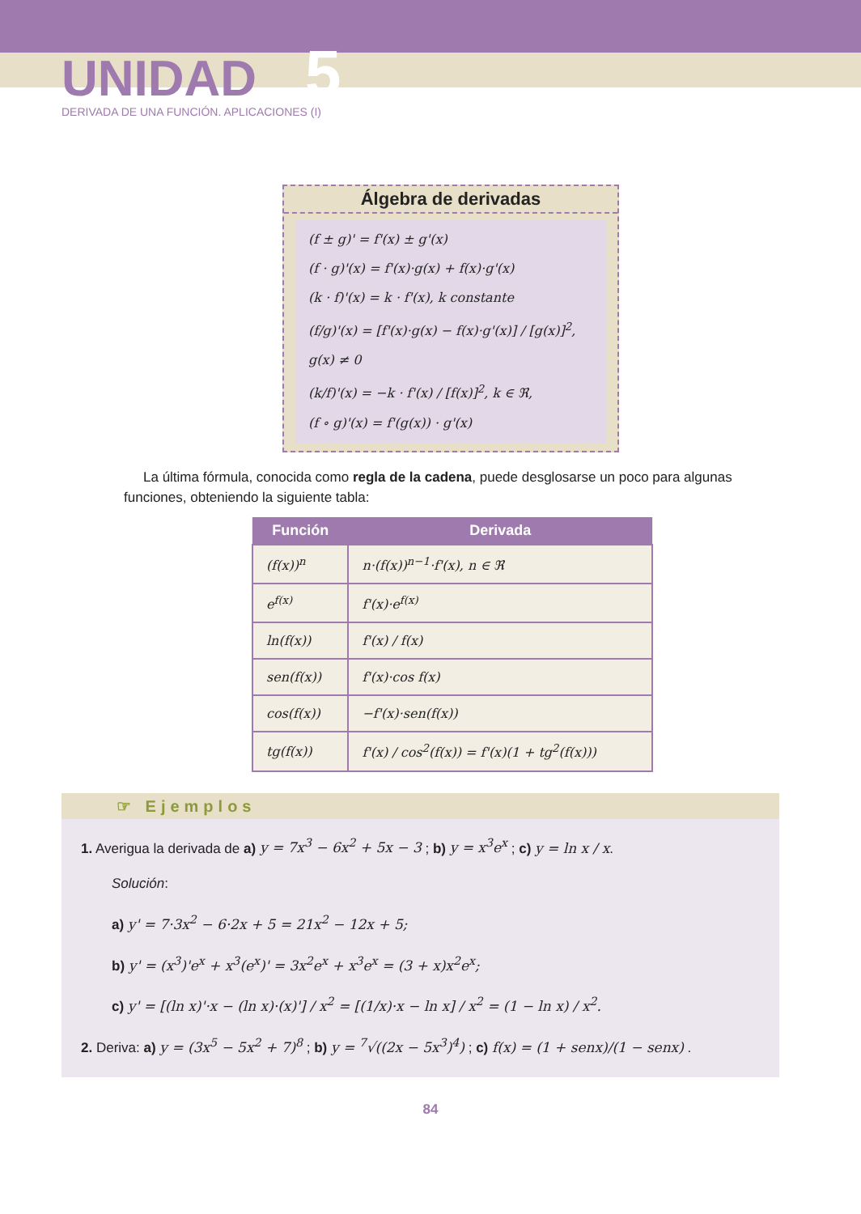UNIDAD 5
DERIVADA DE UNA FUNCIÓN. APLICACIONES (I)
Álgebra de derivadas
(f ± g)' = f'(x) ± g'(x)
(f · g)'(x) = f'(x)·g(x) + f(x)·g'(x)
(k · f)'(x) = k · f'(x), k constante
(f/g)'(x) = [f'(x)·g(x) − f(x)·g'(x)] / [g(x)]<sup>2</sup>, g(x) ≠ 0
(k/f)'(x) = −k · f'(x) / [f(x)]<sup>2</sup>, k ∈ ℜ,
(f ∘ g)'(x) = f'(g(x)) · g'(x)
La última fórmula, conocida como regla de la cadena, puede desglosarse un poco para algunas funciones, obteniendo la siguiente tabla:
| Función | Derivada |
| --- | --- |
| (f(x))<sup>n</sup> | n·(f(x))<sup>n−1</sup>·f'(x), n ∈ ℜ |
| e<sup>f(x)</sup> | f'(x)·e<sup>f(x)</sup> |
| ln(f(x)) | f'(x) / f(x) |
| sen(f(x)) | f'(x)·cos f(x) |
| cos(f(x)) | −f'(x)·sen(f(x)) |
| tg(f(x)) | f'(x) / cos<sup>2</sup>(f(x)) = f'(x)(1 + tg<sup>2</sup>(f(x))) |
☞ Ejemplos
1. Averigua la derivada de a) y = 7x<sup>3</sup> − 6x<sup>2</sup> + 5x − 3 ; b) y = x<sup>3</sup>e<sup>x</sup> ; c) y = ln x / x.
Solución:
a) y' = 7·3x<sup>2</sup> − 6·2x + 5 = 21x<sup>2</sup> − 12x + 5;
b) y' = (x<sup>3</sup>)'e<sup>x</sup> + x<sup>3</sup>(e<sup>x</sup>)' = 3x<sup>2</sup>e<sup>x</sup> + x<sup>3</sup>e<sup>x</sup> = (3 + x)x<sup>2</sup>e<sup>x</sup>;
c) y' = [(ln x)'·x − (ln x)·(x)'] / x<sup>2</sup> = [(1/x)·x − ln x] / x<sup>2</sup> = (1 − ln x) / x<sup>2</sup>.
2. Deriva: a) y = (3x<sup>5</sup> − 5x<sup>2</sup> + 7)<sup>8</sup> ; b) y = <sup>7</sup>√((2x − 5x<sup>3</sup>)<sup>4</sup>) ; c) f(x) = (1 + senx)/(1 − senx) .
84